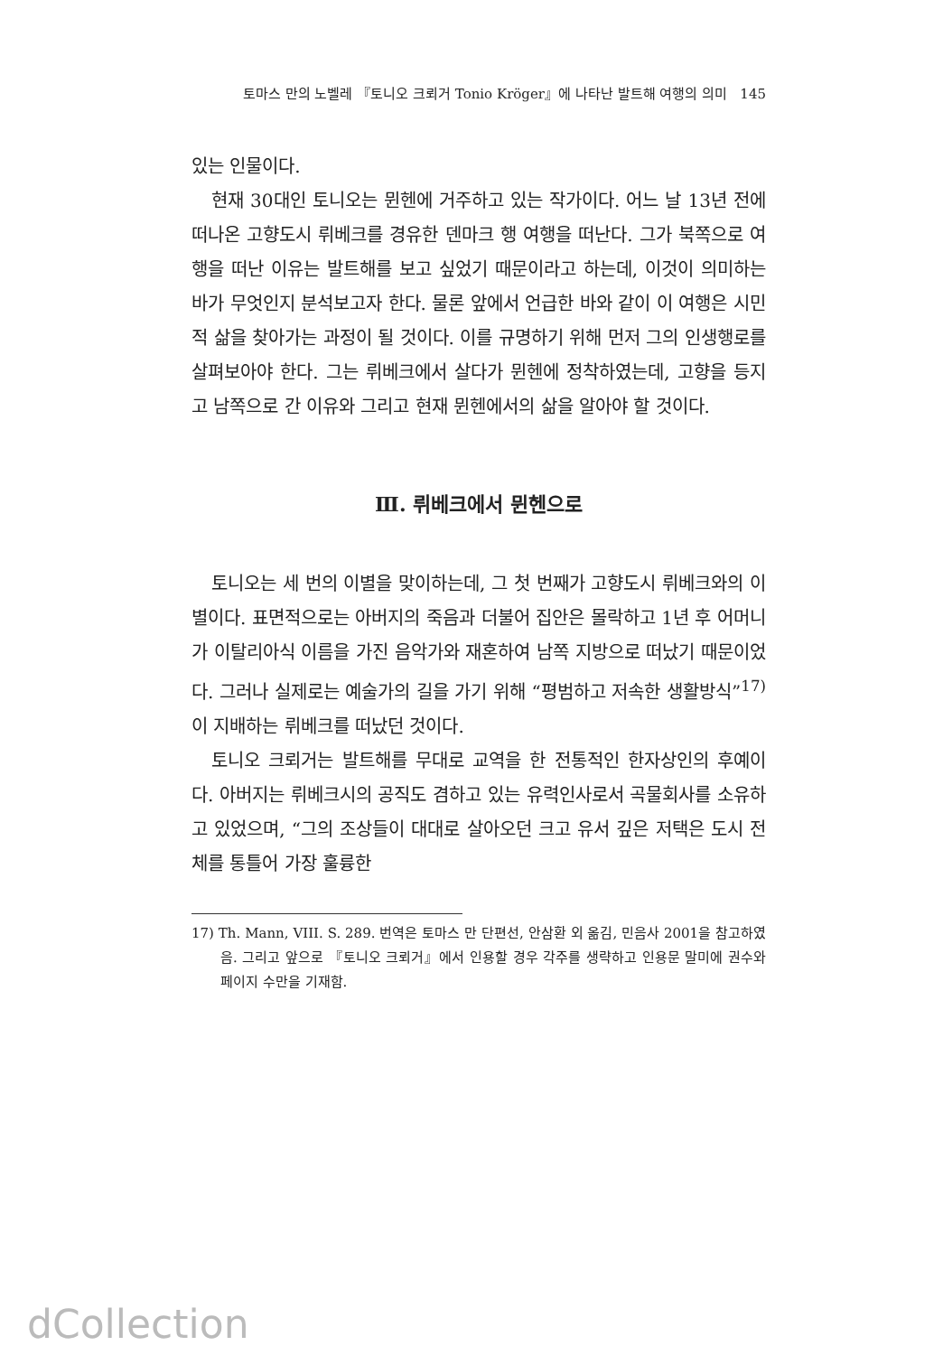토마스 만의 노벨레 『토니오 크뢰거 Tonio Kröger』에 나타난 발트해 여행의 의미 145
있는 인물이다.
현재 30대인 토니오는 뮌헨에 거주하고 있는 작가이다. 어느 날 13년 전에 떠나온 고향도시 뤼베크를 경유한 덴마크 행 여행을 떠난다. 그가 북쪽으로 여행을 떠난 이유는 발트해를 보고 싶었기 때문이라고 하는데, 이것이 의미하는 바가 무엇인지 분석보고자 한다. 물론 앞에서 언급한 바와 같이 이 여행은 시민적 삶을 찾아가는 과정이 될 것이다. 이를 규명하기 위해 먼저 그의 인생행로를 살펴보아야 한다. 그는 뤼베크에서 살다가 뮌헨에 정착하였는데, 고향을 등지고 남쪽으로 간 이유와 그리고 현재 뮌헨에서의 삶을 알아야 할 것이다.
Ⅲ. 뤼베크에서 뮌헨으로
토니오는 세 번의 이별을 맞이하는데, 그 첫 번째가 고향도시 뤼베크와의 이별이다. 표면적으로는 아버지의 죽음과 더불어 집안은 몰락하고 1년 후 어머니가 이탈리아식 이름을 가진 음악가와 재혼하여 남쪽 지방으로 떠났기 때문이었다. 그러나 실제로는 예술가의 길을 가기 위해 “평범하고 저속한 생활방식”<sup>17)</sup>이 지배하는 뤼베크를 떠났던 것이다.
토니오 크뢰거는 발트해를 무대로 교역을 한 전통적인 한자상인의 후예이다. 아버지는 뤼베크시의 공직도 겸하고 있는 유력인사로서 곡물회사를 소유하고 있었으며, “그의 조상들이 대대로 살아오던 크고 유서 깊은 저택은 도시 전체를 통틀어 가장 훌륭한
17) Th. Mann, VIII. S. 289. 번역은 토마스 만 단편선, 안삼환 외 옮김, 민음사 2001을 참고하였음. 그리고 앞으로 『토니오 크뢰거』에서 인용할 경우 각주를 생략하고 인용문 말미에 권수와 페이지 수만을 기재함.
dCollection